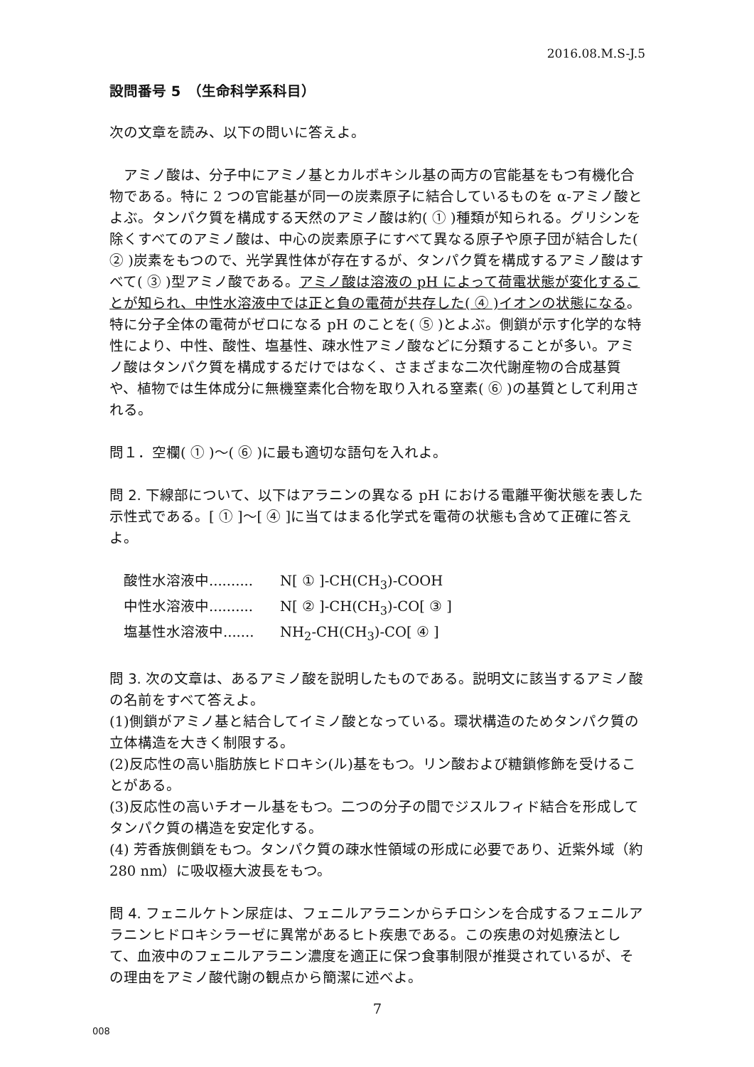2016.08.M.S-J.5
設問番号 5　（生命科学系科目）
次の文章を読み、以下の問いに答えよ。
　アミノ酸は、分子中にアミノ基とカルボキシル基の両方の官能基をもつ有機化合物である。特に 2 つの官能基が同一の炭素原子に結合しているものを α-アミノ酸とよぶ。タンパク質を構成する天然のアミノ酸は約( ① )種類が知られる。グリシンを除くすべてのアミノ酸は、中心の炭素原子にすべて異なる原子や原子団が結合した( ② )炭素をもつので、光学異性体が存在するが、タンパク質を構成するアミノ酸はすべて( ③ )型アミノ酸である。アミノ酸は溶液の pH によって荷電状態が変化することが知られ、中性水溶液中では正と負の電荷が共存した( ④ )イオンの状態になる。特に分子全体の電荷がゼロになる pH のことを( ⑤ )とよぶ。側鎖が示す化学的な特性により、中性、酸性、塩基性、疎水性アミノ酸などに分類することが多い。アミノ酸はタンパク質を構成するだけではなく、さまざまな二次代謝産物の合成基質や、植物では生体成分に無機窒素化合物を取り入れる窒素( ⑥ )の基質として利用される。
問１．空欄( ① )～( ⑥ )に最も適切な語句を入れよ。
問 2. 下線部について、以下はアラニンの異なる pH における電離平衡状態を表した示性式である。[ ① ]～[ ④ ]に当てはまる化学式を電荷の状態も含めて正確に答えよ。
酸性水溶液中.......... N[ ① ]-CH(CH<sub>3</sub>)-COOH
中性水溶液中.......... N[ ② ]-CH(CH<sub>3</sub>)-CO[ ③ ]
塩基性水溶液中....... NH<sub>2</sub>-CH(CH<sub>3</sub>)-CO[ ④ ]
問 3. 次の文章は、あるアミノ酸を説明したものである。説明文に該当するアミノ酸の名前をすべて答えよ。
(1)側鎖がアミノ基と結合してイミノ酸となっている。環状構造のためタンパク質の立体構造を大きく制限する。
(2)反応性の高い脂肪族ヒドロキシ(ル)基をもつ。リン酸および糖鎖修飾を受けることがある。
(3)反応性の高いチオール基をもつ。二つの分子の間でジスルフィド結合を形成してタンパク質の構造を安定化する。
(4) 芳香族側鎖をもつ。タンパク質の疎水性領域の形成に必要であり、近紫外域（約 280 nm）に吸収極大波長をもつ。
問 4. フェニルケトン尿症は、フェニルアラニンからチロシンを合成するフェニルアラニンヒドロキシラーゼに異常があるヒト疾患である。この疾患の対処療法として、血液中のフェニルアラニン濃度を適正に保つ食事制限が推奨されているが、その理由をアミノ酸代謝の観点から簡潔に述べよ。
7
008